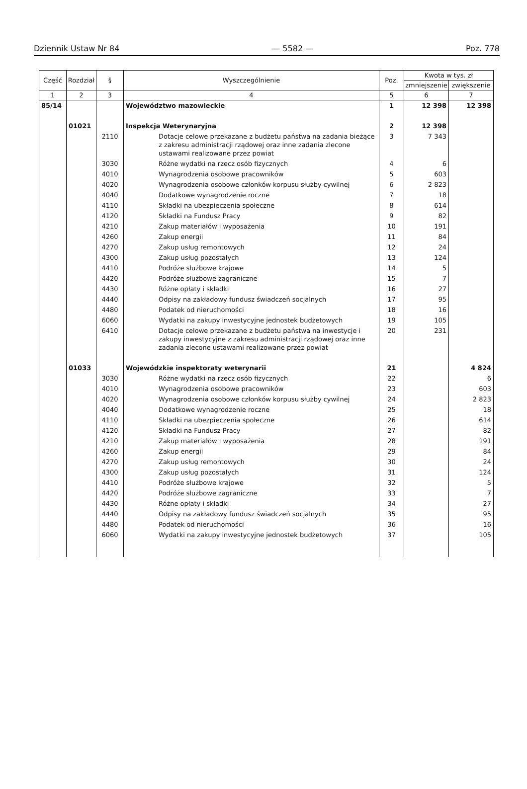Dziennik Ustaw Nr 84 — 5582 — Poz. 778
| Część | Rozdział | § | Wyszczególnienie | Poz. | Kwota w tys. zł | |
| --- | --- | --- | --- | --- | --- | --- |
| | | | | | zmniejszenie | zwiększenie |
| 1 | 2 | 3 | 4 | 5 | 6 | 7 |
| 85/14 | | | Województwo mazowieckie | 1 | 12 398 | 12 398 |
| | 01021 | | Inspekcja Weterynaryjna | 2 | 12 398 | |
| | | 2110 | Dotacje celowe przekazane z budżetu państwa na zadania bieżące z zakresu administracji rządowej oraz inne zadania zlecone ustawami realizowane przez powiat | 3 | 7 343 | |
| | | 3030 | Różne wydatki na rzecz osób fizycznych | 4 | 6 | |
| | | 4010 | Wynagrodzenia osobowe pracowników | 5 | 603 | |
| | | 4020 | Wynagrodzenia osobowe członków korpusu służby cywilnej | 6 | 2 823 | |
| | | 4040 | Dodatkowe wynagrodzenie roczne | 7 | 18 | |
| | | 4110 | Składki na ubezpieczenia społeczne | 8 | 614 | |
| | | 4120 | Składki na Fundusz Pracy | 9 | 82 | |
| | | 4210 | Zakup materiałów i wyposażenia | 10 | 191 | |
| | | 4260 | Zakup energii | 11 | 84 | |
| | | 4270 | Zakup usług remontowych | 12 | 24 | |
| | | 4300 | Zakup usług pozostałych | 13 | 124 | |
| | | 4410 | Podróże służbowe krajowe | 14 | 5 | |
| | | 4420 | Podróże służbowe zagraniczne | 15 | 7 | |
| | | 4430 | Różne opłaty i składki | 16 | 27 | |
| | | 4440 | Odpisy na zakładowy fundusz świadczeń socjalnych | 17 | 95 | |
| | | 4480 | Podatek od nieruchomości | 18 | 16 | |
| | | 6060 | Wydatki na zakupy inwestycyjne jednostek budżetowych | 19 | 105 | |
| | | 6410 | Dotacje celowe przekazane z budżetu państwa na inwestycje i zakupy inwestycyjne z zakresu administracji rządowej oraz inne zadania zlecone ustawami realizowane przez powiat | 20 | 231 | |
| | 01033 | | Wojewódzkie inspektoraty weterynarii | 21 | | 4 824 |
| | | 3030 | Różne wydatki na rzecz osób fizycznych | 22 | | 6 |
| | | 4010 | Wynagrodzenia osobowe pracowników | 23 | | 603 |
| | | 4020 | Wynagrodzenia osobowe członków korpusu służby cywilnej | 24 | | 2 823 |
| | | 4040 | Dodatkowe wynagrodzenie roczne | 25 | | 18 |
| | | 4110 | Składki na ubezpieczenia społeczne | 26 | | 614 |
| | | 4120 | Składki na Fundusz Pracy | 27 | | 82 |
| | | 4210 | Zakup materiałów i wyposażenia | 28 | | 191 |
| | | 4260 | Zakup energii | 29 | | 84 |
| | | 4270 | Zakup usług remontowych | 30 | | 24 |
| | | 4300 | Zakup usług pozostałych | 31 | | 124 |
| | | 4410 | Podróże służbowe krajowe | 32 | | 5 |
| | | 4420 | Podróże służbowe zagraniczne | 33 | | 7 |
| | | 4430 | Różne opłaty i składki | 34 | | 27 |
| | | 4440 | Odpisy na zakładowy fundusz świadczeń socjalnych | 35 | | 95 |
| | | 4480 | Podatek od nieruchomości | 36 | | 16 |
| | | 6060 | Wydatki na zakupy inwestycyjne jednostek budżetowych | 37 | | 105 |